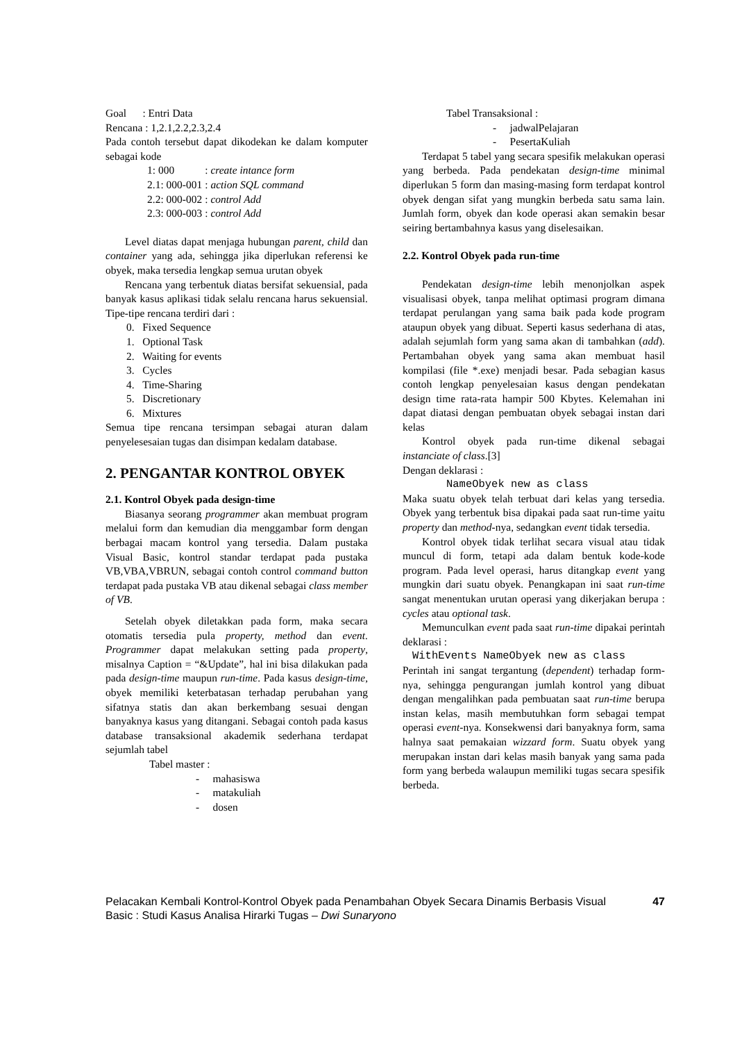Goal : Entri Data
Rencana : 1,2.1,2.2,2.3,2.4
Pada contoh tersebut dapat dikodekan ke dalam komputer sebagai kode
| 1: 000 | : create intance form |
| 2.1: 000-001 | : action SQL command |
| 2.2: 000-002 | : control Add |
| 2.3: 000-003 | : control Add |
Level diatas dapat menjaga hubungan parent, child dan container yang ada, sehingga jika diperlukan referensi ke obyek, maka tersedia lengkap semua urutan obyek
Rencana yang terbentuk diatas bersifat sekuensial, pada banyak kasus aplikasi tidak selalu rencana harus sekuensial. Tipe-tipe rencana terdiri dari :
0. Fixed Sequence
1. Optional Task
2. Waiting for events
3. Cycles
4. Time-Sharing
5. Discretionary
6. Mixtures
Semua tipe rencana tersimpan sebagai aturan dalam penyelesesaian tugas dan disimpan kedalam database.
2. PENGANTAR KONTROL OBYEK
2.1. Kontrol Obyek pada design-time
Biasanya seorang programmer akan membuat program melalui form dan kemudian dia menggambar form dengan berbagai macam kontrol yang tersedia. Dalam pustaka Visual Basic, kontrol standar terdapat pada pustaka VB,VBA,VBRUN, sebagai contoh control command button terdapat pada pustaka VB atau dikenal sebagai class member of VB.
Setelah obyek diletakkan pada form, maka secara otomatis tersedia pula property, method dan event. Programmer dapat melakukan setting pada property, misalnya Caption = “&Update”, hal ini bisa dilakukan pada pada design-time maupun run-time. Pada kasus design-time, obyek memiliki keterbatasan terhadap perubahan yang sifatnya statis dan akan berkembang sesuai dengan banyaknya kasus yang ditangani. Sebagai contoh pada kasus database transaksional akademik sederhana terdapat sejumlah tabel
Tabel master :
- mahasiswa
- matakuliah
- dosen
Tabel Transaksional :
- jadwalPelajaran
- PesertaKuliah
Terdapat 5 tabel yang secara spesifik melakukan operasi yang berbeda. Pada pendekatan design-time minimal diperlukan 5 form dan masing-masing form terdapat kontrol obyek dengan sifat yang mungkin berbeda satu sama lain. Jumlah form, obyek dan kode operasi akan semakin besar seiring bertambahnya kasus yang diselesaikan.
2.2. Kontrol Obyek pada run-time
Pendekatan design-time lebih menonjolkan aspek visualisasi obyek, tanpa melihat optimasi program dimana terdapat perulangan yang sama baik pada kode program ataupun obyek yang dibuat. Seperti kasus sederhana di atas, adalah sejumlah form yang sama akan di tambahkan (add). Pertambahan obyek yang sama akan membuat hasil kompilasi (file *.exe) menjadi besar. Pada sebagian kasus contoh lengkap penyelesaian kasus dengan pendekatan design time rata-rata hampir 500 Kbytes. Kelemahan ini dapat diatasi dengan pembuatan obyek sebagai instan dari kelas
Kontrol obyek pada run-time dikenal sebagai instanciate of class.[3]
Dengan deklarasi :
NameObyek new as class
Maka suatu obyek telah terbuat dari kelas yang tersedia. Obyek yang terbentuk bisa dipakai pada saat run-time yaitu property dan method-nya, sedangkan event tidak tersedia.
Kontrol obyek tidak terlihat secara visual atau tidak muncul di form, tetapi ada dalam bentuk kode-kode program. Pada level operasi, harus ditangkap event yang mungkin dari suatu obyek. Penangkapan ini saat run-time sangat menentukan urutan operasi yang dikerjakan berupa : cycles atau optional task.
Memunculkan event pada saat run-time dipakai perintah deklarasi :
WithEvents NameObyek new as class
Perintah ini sangat tergantung (dependent) terhadap form-nya, sehingga pengurangan jumlah kontrol yang dibuat dengan mengalihkan pada pembuatan saat run-time berupa instan kelas, masih membutuhkan form sebagai tempat operasi event-nya. Konsekwensi dari banyaknya form, sama halnya saat pemakaian wizzard form. Suatu obyek yang merupakan instan dari kelas masih banyak yang sama pada form yang berbeda walaupun memiliki tugas secara spesifik berbeda.
Pelacakan Kembali Kontrol-Kontrol Obyek pada Penambahan Obyek Secara Dinamis Berbasis Visual Basic : Studi Kasus Analisa Hirarki Tugas – Dwi Sunaryono
47